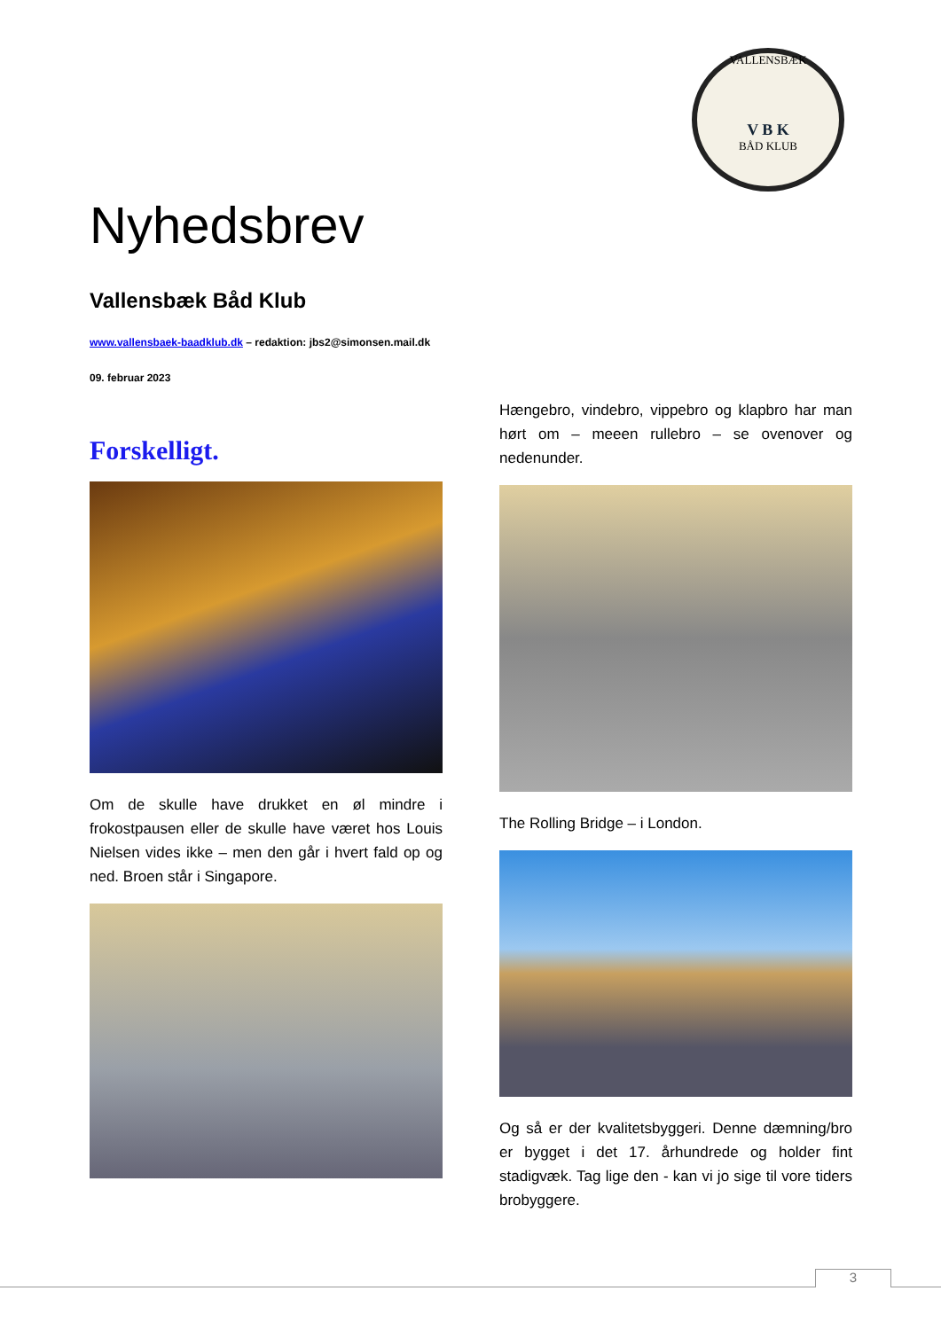VALLENSBÆK
V B K
BÅD KLUB
Nyhedsbrev
Vallensbæk Båd Klub
www.vallensbaek-baadklub.dk – redaktion: jbs2@simonsen.mail.dk
09. februar 2023
Forskelligt.
Om de skulle have drukket en øl mindre i frokostpausen eller de skulle have været hos Louis Nielsen vides ikke – men den går i hvert fald op og ned. Broen står i Singapore.
Hængebro, vindebro, vippebro og klapbro har man hørt om – meeen rullebro – se ovenover og nedenunder.
The Rolling Bridge – i London.
Og så er der kvalitetsbyggeri. Denne dæmning/bro er bygget i det 17. århundrede og holder fint stadigvæk. Tag lige den - kan vi jo sige til vore tiders brobyggere.
3